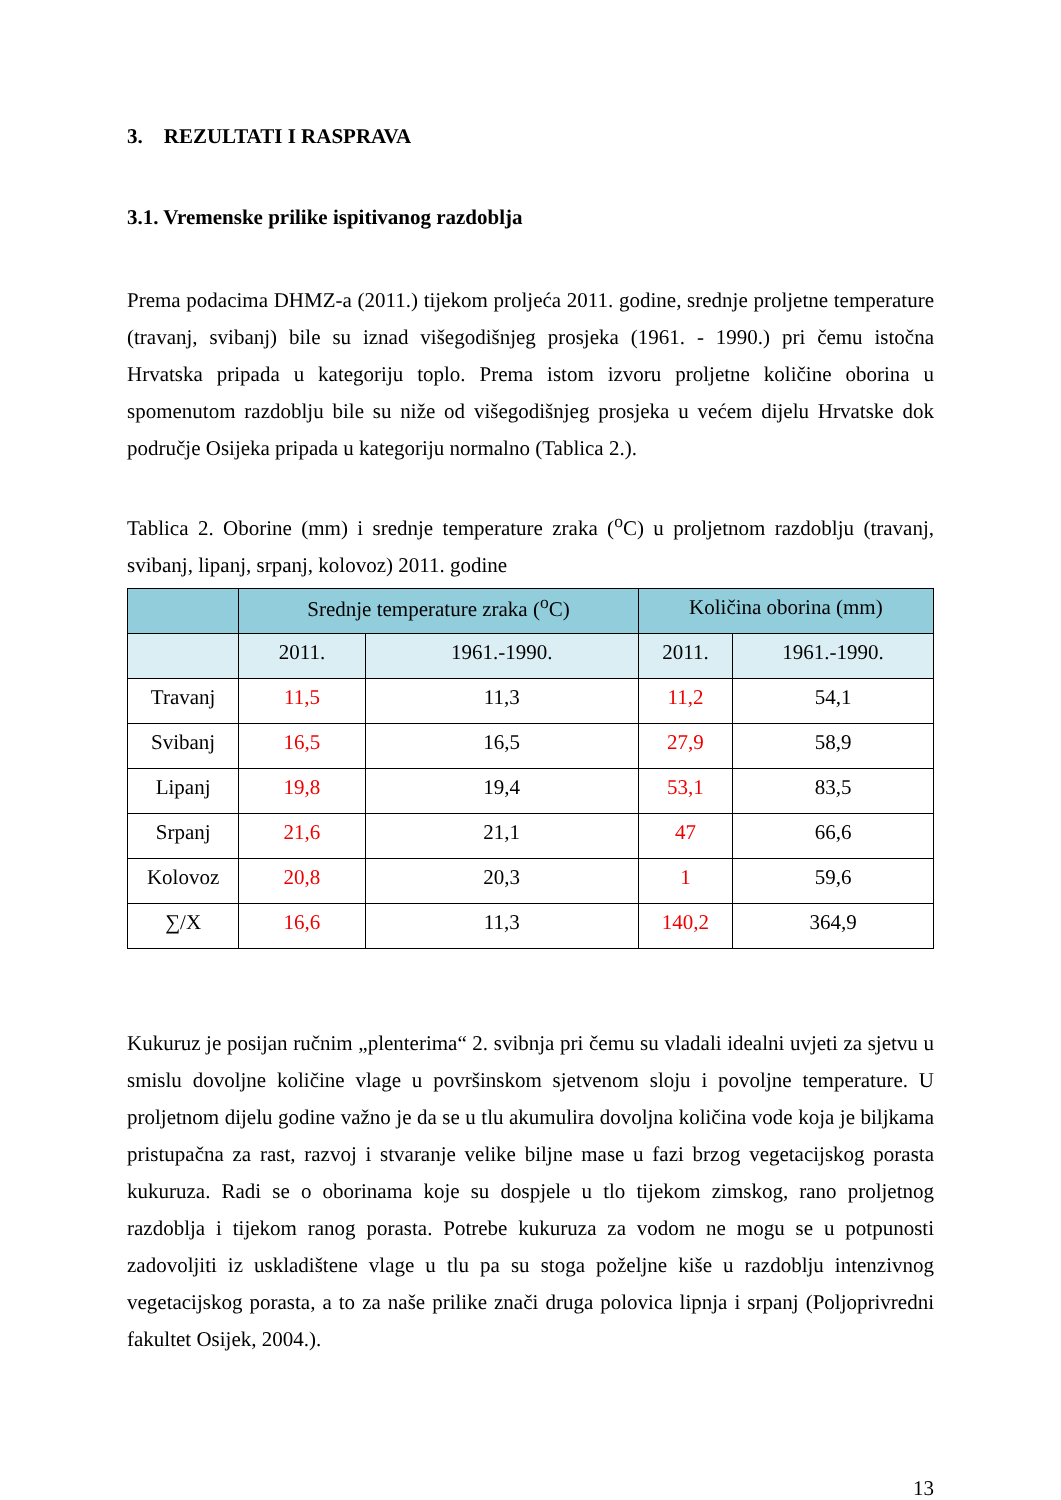3. REZULTATI I RASPRAVA
3.1. Vremenske prilike ispitivanog razdoblja
Prema podacima DHMZ-a (2011.) tijekom proljeća 2011. godine, srednje proljetne temperature (travanj, svibanj) bile su iznad višegodišnjeg prosjeka (1961. - 1990.) pri čemu istočna Hrvatska pripada u kategoriju toplo. Prema istom izvoru proljetne količine oborina u spomenutom razdoblju bile su niže od višegodišnjeg prosjeka u većem dijelu Hrvatske dok područje Osijeka pripada u kategoriju normalno (Tablica 2.).
Tablica 2. Oborine (mm) i srednje temperature zraka (<sup>o</sup>C) u proljetnom razdoblju (travanj, svibanj, lipanj, srpanj, kolovoz) 2011. godine
| | Srednje temperature zraka (<sup>o</sup>C) | | Količina oborina (mm) | |
| --- | --- | --- | --- | --- |
| | 2011. | 1961.-1990. | 2011. | 1961.-1990. |
| Travanj | 11,5 | 11,3 | 11,2 | 54,1 |
| Svibanj | 16,5 | 16,5 | 27,9 | 58,9 |
| Lipanj | 19,8 | 19,4 | 53,1 | 83,5 |
| Srpanj | 21,6 | 21,1 | 47 | 66,6 |
| Kolovoz | 20,8 | 20,3 | 1 | 59,6 |
| ∑/X | 16,6 | 11,3 | 140,2 | 364,9 |
Kukuruz je posijan ručnim „plenterima“ 2. svibnja pri čemu su vladali idealni uvjeti za sjetvu u smislu dovoljne količine vlage u površinskom sjetvenom sloju i povoljne temperature. U proljetnom dijelu godine važno je da se u tlu akumulira dovoljna količina vode koja je biljkama pristupačna za rast, razvoj i stvaranje velike biljne mase u fazi brzog vegetacijskog porasta kukuruza. Radi se o oborinama koje su dospjele u tlo tijekom zimskog, rano proljetnog razdoblja i tijekom ranog porasta. Potrebe kukuruza za vodom ne mogu se u potpunosti zadovoljiti iz uskladištene vlage u tlu pa su stoga poželjne kiše u razdoblju intenzivnog vegetacijskog porasta, a to za naše prilike znači druga polovica lipnja i srpanj (Poljoprivredni fakultet Osijek, 2004.).
13